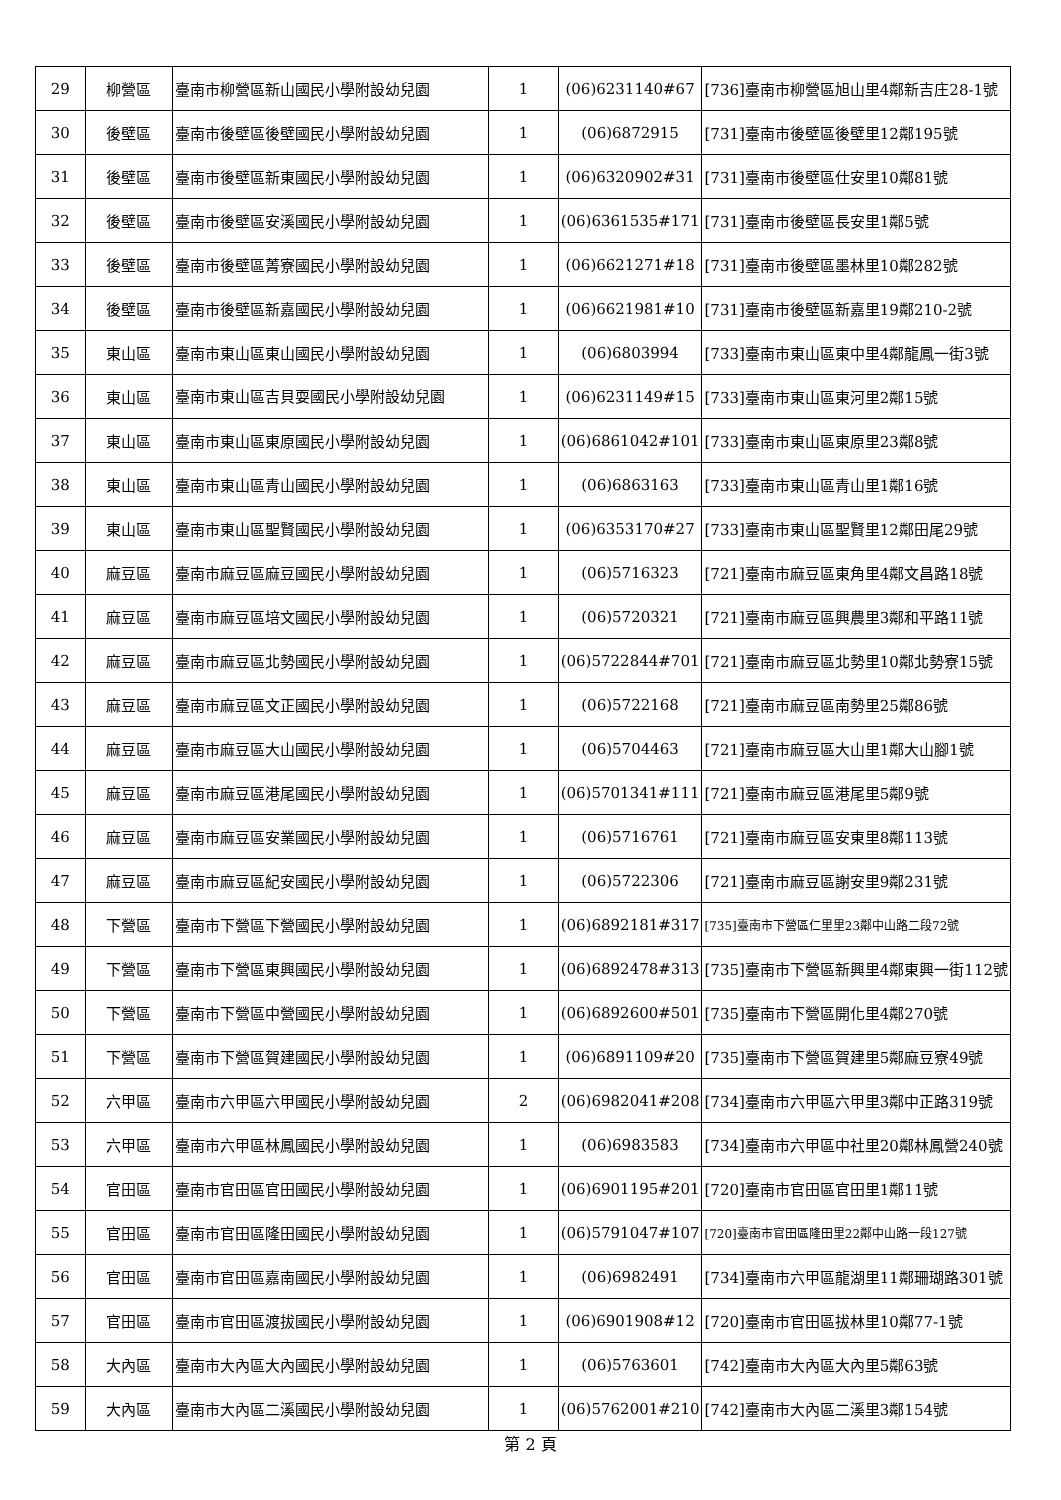| 29 | 柳營區 | 臺南市柳營區新山國民小學附設幼兒園 | 1 | (06)6231140#67 | [736]臺南市柳營區旭山里4鄰新吉庄28-1號 |
| 30 | 後壁區 | 臺南市後壁區後壁國民小學附設幼兒園 | 1 | (06)6872915 | [731]臺南市後壁區後壁里12鄰195號 |
| 31 | 後壁區 | 臺南市後壁區新東國民小學附設幼兒園 | 1 | (06)6320902#31 | [731]臺南市後壁區仕安里10鄰81號 |
| 32 | 後壁區 | 臺南市後壁區安溪國民小學附設幼兒園 | 1 | (06)6361535#171 | [731]臺南市後壁區長安里1鄰5號 |
| 33 | 後壁區 | 臺南市後壁區菁寮國民小學附設幼兒園 | 1 | (06)6621271#18 | [731]臺南市後壁區墨林里10鄰282號 |
| 34 | 後壁區 | 臺南市後壁區新嘉國民小學附設幼兒園 | 1 | (06)6621981#10 | [731]臺南市後壁區新嘉里19鄰210-2號 |
| 35 | 東山區 | 臺南市東山區東山國民小學附設幼兒園 | 1 | (06)6803994 | [733]臺南市東山區東中里4鄰龍鳳一街3號 |
| 36 | 東山區 | 臺南市東山區吉貝耍國民小學附設幼兒園 | 1 | (06)6231149#15 | [733]臺南市東山區東河里2鄰15號 |
| 37 | 東山區 | 臺南市東山區東原國民小學附設幼兒園 | 1 | (06)6861042#101 | [733]臺南市東山區東原里23鄰8號 |
| 38 | 東山區 | 臺南市東山區青山國民小學附設幼兒園 | 1 | (06)6863163 | [733]臺南市東山區青山里1鄰16號 |
| 39 | 東山區 | 臺南市東山區聖賢國民小學附設幼兒園 | 1 | (06)6353170#27 | [733]臺南市東山區聖賢里12鄰田尾29號 |
| 40 | 麻豆區 | 臺南市麻豆區麻豆國民小學附設幼兒園 | 1 | (06)5716323 | [721]臺南市麻豆區東角里4鄰文昌路18號 |
| 41 | 麻豆區 | 臺南市麻豆區培文國民小學附設幼兒園 | 1 | (06)5720321 | [721]臺南市麻豆區興農里3鄰和平路11號 |
| 42 | 麻豆區 | 臺南市麻豆區北勢國民小學附設幼兒園 | 1 | (06)5722844#701 | [721]臺南市麻豆區北勢里10鄰北勢寮15號 |
| 43 | 麻豆區 | 臺南市麻豆區文正國民小學附設幼兒園 | 1 | (06)5722168 | [721]臺南市麻豆區南勢里25鄰86號 |
| 44 | 麻豆區 | 臺南市麻豆區大山國民小學附設幼兒園 | 1 | (06)5704463 | [721]臺南市麻豆區大山里1鄰大山腳1號 |
| 45 | 麻豆區 | 臺南市麻豆區港尾國民小學附設幼兒園 | 1 | (06)5701341#111 | [721]臺南市麻豆區港尾里5鄰9號 |
| 46 | 麻豆區 | 臺南市麻豆區安業國民小學附設幼兒園 | 1 | (06)5716761 | [721]臺南市麻豆區安東里8鄰113號 |
| 47 | 麻豆區 | 臺南市麻豆區紀安國民小學附設幼兒園 | 1 | (06)5722306 | [721]臺南市麻豆區謝安里9鄰231號 |
| 48 | 下營區 | 臺南市下營區下營國民小學附設幼兒園 | 1 | (06)6892181#317 | [735]臺南市下營區仁里里23鄰中山路二段72號 |
| 49 | 下營區 | 臺南市下營區東興國民小學附設幼兒園 | 1 | (06)6892478#313 | [735]臺南市下營區新興里4鄰東興一街112號 |
| 50 | 下營區 | 臺南市下營區中營國民小學附設幼兒園 | 1 | (06)6892600#501 | [735]臺南市下營區開化里4鄰270號 |
| 51 | 下營區 | 臺南市下營區賀建國民小學附設幼兒園 | 1 | (06)6891109#20 | [735]臺南市下營區賀建里5鄰麻豆寮49號 |
| 52 | 六甲區 | 臺南市六甲區六甲國民小學附設幼兒園 | 2 | (06)6982041#208 | [734]臺南市六甲區六甲里3鄰中正路319號 |
| 53 | 六甲區 | 臺南市六甲區林鳳國民小學附設幼兒園 | 1 | (06)6983583 | [734]臺南市六甲區中社里20鄰林鳳營240號 |
| 54 | 官田區 | 臺南市官田區官田國民小學附設幼兒園 | 1 | (06)6901195#201 | [720]臺南市官田區官田里1鄰11號 |
| 55 | 官田區 | 臺南市官田區隆田國民小學附設幼兒園 | 1 | (06)5791047#107 | [720]臺南市官田區隆田里22鄰中山路一段127號 |
| 56 | 官田區 | 臺南市官田區嘉南國民小學附設幼兒園 | 1 | (06)6982491 | [734]臺南市六甲區龍湖里11鄰珊瑚路301號 |
| 57 | 官田區 | 臺南市官田區渡拔國民小學附設幼兒園 | 1 | (06)6901908#12 | [720]臺南市官田區拔林里10鄰77-1號 |
| 58 | 大內區 | 臺南市大內區大內國民小學附設幼兒園 | 1 | (06)5763601 | [742]臺南市大內區大內里5鄰63號 |
| 59 | 大內區 | 臺南市大內區二溪國民小學附設幼兒園 | 1 | (06)5762001#210 | [742]臺南市大內區二溪里3鄰154號 |
第 2 頁